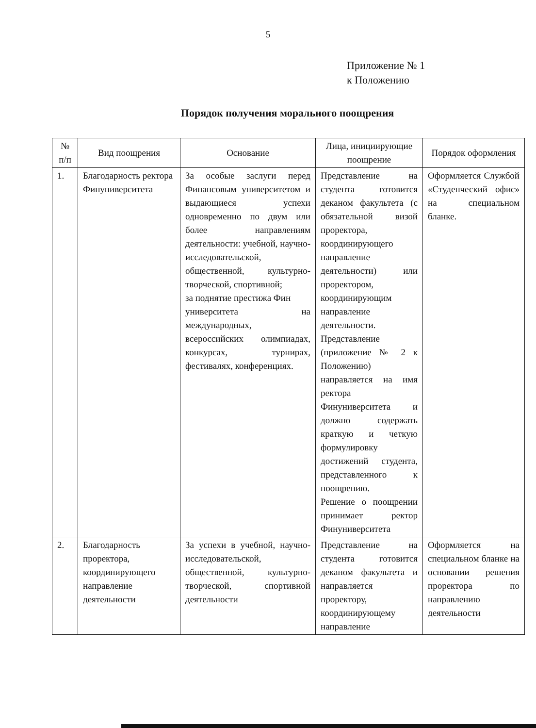5
Приложение № 1
к Положению
Порядок получения морального поощрения
| № п/п | Вид поощрения | Основание | Лица, инициирующие поощрение | Порядок оформления |
| --- | --- | --- | --- | --- |
| 1. | Благодарность ректора Финуниверситета | За особые заслуги перед Финансовым университетом и выдающиеся успехи одновременно по двум или более направлениям деятельности: учебной, научно-исследовательской, общественной, культурно-творческой, спортивной; за поднятие престижа Фин университета на международных, всероссийских олимпиадах, конкурсах, турнирах, фестивалях, конференциях. | Представление на студента готовится деканом факультета (с обязательной визой проректора, координирующего направление деятельности) или проректором, координирующим направление деятельности. Представление (приложение № 2 к Положению) направляется на имя ректора Финуниверситета и должно содержать краткую и четкую формулировку достижений студента, представленного к поощрению. Решение о поощрении принимает ректор Финуниверситета | Оформляется Службой «Студенческий офис» на специальном бланке. |
| 2. | Благодарность проректора, координирующего направление деятельности | За успехи в учебной, научно-исследовательской, общественной, культурно-творческой, спортивной деятельности | Представление на студента готовится деканом факультета и направляется проректору, координирующему направление | Оформляется на специальном бланке на основании решения проректора по направлению деятельности |